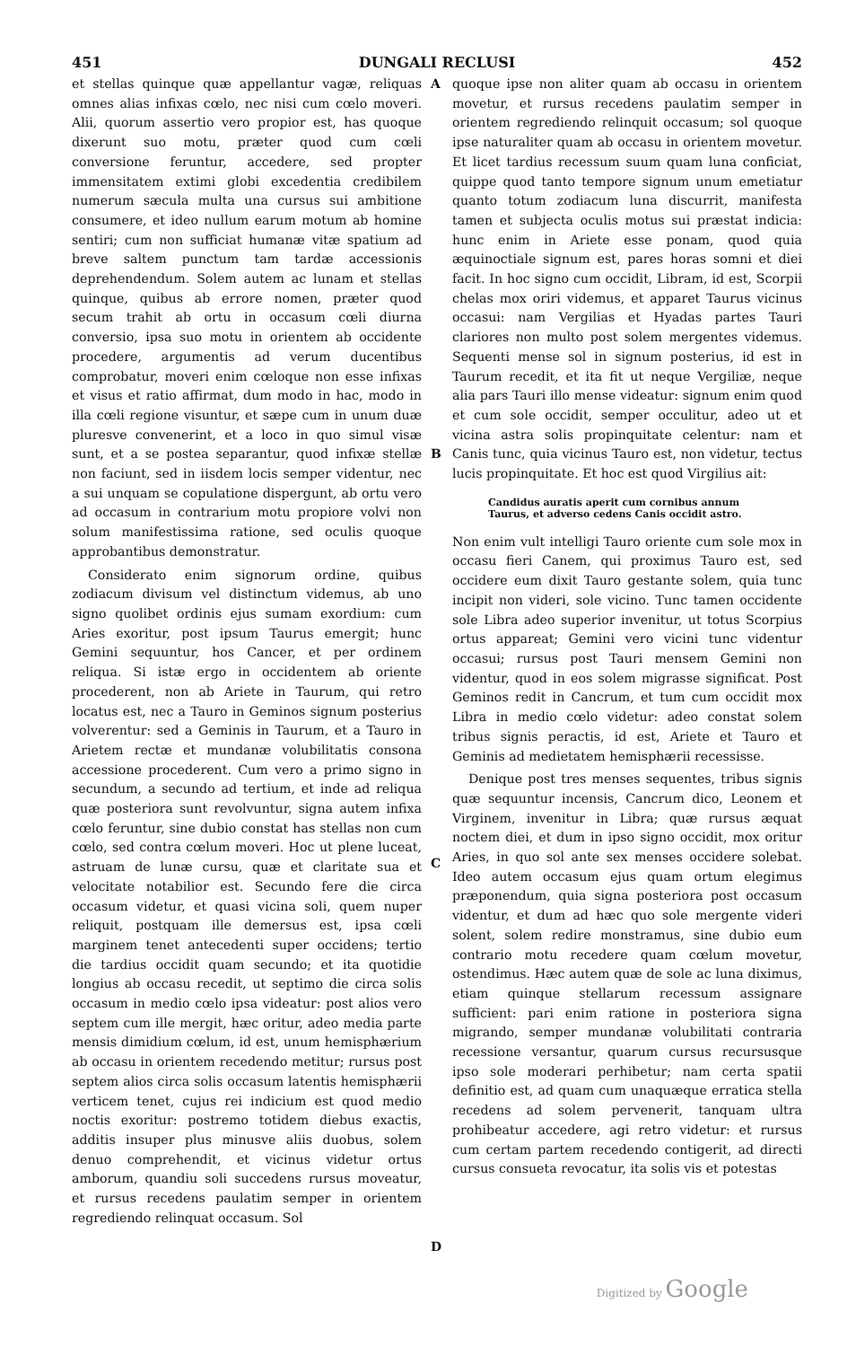451 DUNGALI RECLUSI 452
et stellas quinque quæ appellantur vagæ, reliquas omnes alias infixas cœlo, nec nisi cum cœlo moveri. Alii, quorum assertio vero propior est, has quoque dixerunt suo motu, præter quod cum cœli conversione feruntur, accedere, sed propter immensitatem extimi globi excedentia credibilem numerum sæcula multa una cursus sui ambitione consumere, et ideo nullum earum motum ab homine sentiri; cum non sufficiat humanæ vitæ spatium ad breve saltem punctum tam tardæ accessionis deprehendendum. Solem autem ac lunam et stellas quinque, quibus ab errore nomen, præter quod secum trahit ab ortu in occasum cœli diurna conversio, ipsa suo motu in orientem ab occidente procedere, argumentis ad verum ducentibus comprobatur, moveri enim cœloque non esse infixas et visus et ratio affirmat, dum modo in hac, modo in illa cœli regione visuntur, et sæpe cum in unum duæ pluresve convenerint, et a loco in quo simul visæ sunt, et a se postea separantur, quod infixæ stellæ non faciunt, sed in iisdem locis semper videntur, nec a sui unquam se copulatione dispergunt, ab ortu vero ad occasum in contrarium motu propiore volvi non solum manifestissima ratione, sed oculis quoque approbantibus demonstratur.
Considerato enim signorum ordine, quibus zodiacum divisum vel distinctum videmus, ab uno signo quolibet ordinis ejus sumam exordium: cum Aries exoritur, post ipsum Taurus emergit; hunc Gemini sequuntur, hos Cancer, et per ordinem reliqua. Si istæ ergo in occidentem ab oriente procederent, non ab Ariete in Taurum, qui retro locatus est, nec a Tauro in Geminos signum posterius volverentur: sed a Geminis in Taurum, et a Tauro in Arietem rectæ et mundanæ volubilitatis consona accessione procederent. Cum vero a primo signo in secundum, a secundo ad tertium, et inde ad reliqua quæ posteriora sunt revolvuntur, signa autem infixa cœlo feruntur, sine dubio constat has stellas non cum cœlo, sed contra cœlum moveri. Hoc ut plene luceat, astruam de lunæ cursu, quæ et claritate sua et velocitate notabilior est. Secundo fere die circa occasum videtur, et quasi vicina soli, quem nuper reliquit, postquam ille demersus est, ipsa cœli marginem tenet antecedenti super occidens; tertio die tardius occidit quam secundo; et ita quotidie longius ab occasu recedit, ut septimo die circa solis occasum in medio cœlo ipsa videatur: post alios vero septem cum ille mergit, hæc oritur, adeo media parte mensis dimidium cœlum, id est, unum hemisphærium ab occasu in orientem recedendo metitur; rursus post septem alios circa solis occasum latentis hemisphærii verticem tenet, cujus rei indicium est quod medio noctis exoritur: postremo totidem diebus exactis, additis insuper plus minusve aliis duobus, solem denuo comprehendit, et vicinus videtur ortus amborum, quandiu soli succedens rursus moveatur, et rursus recedens paulatim semper in orientem regrediendo relinquat occasum. Sol
A
B
C
D
quoque ipse non aliter quam ab occasu in orientem movetur, et rursus recedens paulatim semper in orientem regrediendo relinquit occasum; sol quoque ipse naturaliter quam ab occasu in orientem movetur. Et licet tardius recessum suum quam luna conficiat, quippe quod tanto tempore signum unum emetiatur quanto totum zodiacum luna discurrit, manifesta tamen et subjecta oculis motus sui præstat indicia: hunc enim in Ariete esse ponam, quod quia æquinoctiale signum est, pares horas somni et diei facit. In hoc signo cum occidit, Libram, id est, Scorpii chelas mox oriri videmus, et apparet Taurus vicinus occasui: nam Vergilias et Hyadas partes Tauri clariores non multo post solem mergentes videmus. Sequenti mense sol in signum posterius, id est in Taurum recedit, et ita fit ut neque Vergiliæ, neque alia pars Tauri illo mense videatur: signum enim quod et cum sole occidit, semper occulitur, adeo ut et vicina astra solis propinquitate celentur: nam et Canis tunc, quia vicinus Tauro est, non videtur, tectus lucis propinquitate. Et hoc est quod Virgilius ait:
Candidus auratis aperit cum cornibus annum
Taurus, et adverso cedens Canis occidit astro.
Non enim vult intelligi Tauro oriente cum sole mox in occasu fieri Canem, qui proximus Tauro est, sed occidere eum dixit Tauro gestante solem, quia tunc incipit non videri, sole vicino. Tunc tamen occidente sole Libra adeo superior invenitur, ut totus Scorpius ortus appareat; Gemini vero vicini tunc videntur occasui; rursus post Tauri mensem Gemini non videntur, quod in eos solem migrasse significat. Post Geminos redit in Cancrum, et tum cum occidit mox Libra in medio cœlo videtur: adeo constat solem tribus signis peractis, id est, Ariete et Tauro et Geminis ad medietatem hemisphærii recessisse.
Denique post tres menses sequentes, tribus signis quæ sequuntur incensis, Cancrum dico, Leonem et Virginem, invenitur in Libra; quæ rursus æquat noctem diei, et dum in ipso signo occidit, mox oritur Aries, in quo sol ante sex menses occidere solebat. Ideo autem occasum ejus quam ortum elegimus præponendum, quia signa posteriora post occasum videntur, et dum ad hæc quo sole mergente videri solent, solem redire monstramus, sine dubio eum contrario motu recedere quam cœlum movetur, ostendimus. Hæc autem quæ de sole ac luna diximus, etiam quinque stellarum recessum assignare sufficient: pari enim ratione in posteriora signa migrando, semper mundanæ volubilitati contraria recessione versantur, quarum cursus recursusque ipso sole moderari perhibetur; nam certa spatii definitio est, ad quam cum unaquæque erratica stella recedens ad solem pervenerit, tanquam ultra prohibeatur accedere, agi retro videtur: et rursus cum certam partem recedendo contigerit, ad directi cursus consueta revocatur, ita solis vis et potestas
Digitized by Google